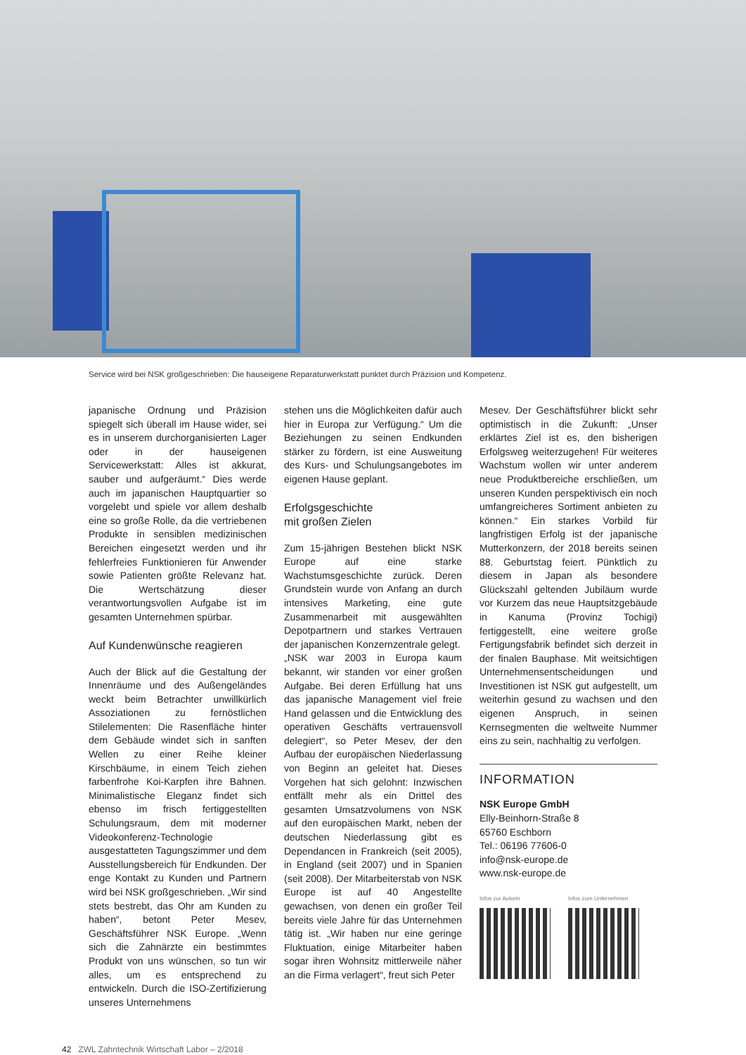Service wird bei NSK großgeschrieben: Die hauseigene Reparaturwerkstatt punktet durch Präzision und Kompetenz.
japanische Ordnung und Präzision spiegelt sich überall im Hause wider, sei es in unserem durchorganisierten Lager oder in der hauseigenen Servicewerkstatt: Alles ist akkurat, sauber und aufgeräumt.“ Dies werde auch im japanischen Hauptquartier so vorgelebt und spiele vor allem deshalb eine so große Rolle, da die vertriebenen Produkte in sensiblen medizinischen Bereichen eingesetzt werden und ihr fehlerfreies Funktionieren für Anwender sowie Patienten größte Relevanz hat. Die Wertschätzung dieser verantwortungsvollen Aufgabe ist im gesamten Unternehmen spürbar.
Auf Kundenwünsche reagieren
Auch der Blick auf die Gestaltung der Innenräume und des Außengeländes weckt beim Betrachter unwillkürlich Assoziationen zu fernöstlichen Stilelementen: Die Rasenfläche hinter dem Gebäude windet sich in sanften Wellen zu einer Reihe kleiner Kirschbäume, in einem Teich ziehen farbenfrohe Koi-Karpfen ihre Bahnen. Minimalistische Eleganz findet sich ebenso im frisch fertiggestellten Schulungsraum, dem mit moderner Videokonferenz-Technologie ausgestatteten Tagungszimmer und dem Ausstellungsbereich für Endkunden. Der enge Kontakt zu Kunden und Partnern wird bei NSK großgeschrieben. „Wir sind stets bestrebt, das Ohr am Kunden zu haben“, betont Peter Mesev, Geschäftsführer NSK Europe. „Wenn sich die Zahnärzte ein bestimmtes Produkt von uns wünschen, so tun wir alles, um es entsprechend zu entwickeln. Durch die ISO-Zertifizierung unseres Unternehmens
stehen uns die Möglichkeiten dafür auch hier in Europa zur Verfügung.“ Um die Beziehungen zu seinen Endkunden stärker zu fördern, ist eine Ausweitung des Kurs- und Schulungsangebotes im eigenen Hause geplant.
Erfolgsgeschichte
mit großen Zielen
Zum 15-jährigen Bestehen blickt NSK Europe auf eine starke Wachstumsgeschichte zurück. Deren Grundstein wurde von Anfang an durch intensives Marketing, eine gute Zusammenarbeit mit ausgewählten Depotpartnern und starkes Vertrauen der japanischen Konzernzentrale gelegt.
„NSK war 2003 in Europa kaum bekannt, wir standen vor einer großen Aufgabe. Bei deren Erfüllung hat uns das japanische Management viel freie Hand gelassen und die Entwicklung des operativen Geschäfts vertrauensvoll delegiert“, so Peter Mesev, der den Aufbau der europäischen Niederlassung von Beginn an geleitet hat. Dieses Vorgehen hat sich gelohnt: Inzwischen entfällt mehr als ein Drittel des gesamten Umsatzvolumens von NSK auf den europäischen Markt, neben der deutschen Niederlassung gibt es Dependancen in Frankreich (seit 2005), in England (seit 2007) und in Spanien (seit 2008). Der Mitarbeiterstab von NSK Europe ist auf 40 Angestellte gewachsen, von denen ein großer Teil bereits viele Jahre für das Unternehmen tätig ist. „Wir haben nur eine geringe Fluktuation, einige Mitarbeiter haben sogar ihren Wohnsitz mittlerweile näher an die Firma verlagert“, freut sich Peter
Mesev. Der Geschäftsführer blickt sehr optimistisch in die Zukunft: „Unser erklärtes Ziel ist es, den bisherigen Erfolgsweg weiterzugehen! Für weiteres Wachstum wollen wir unter anderem neue Produktbereiche erschließen, um unseren Kunden perspektivisch ein noch umfangreicheres Sortiment anbieten zu können.“ Ein starkes Vorbild für langfristigen Erfolg ist der japanische Mutterkonzern, der 2018 bereits seinen 88. Geburtstag feiert. Pünktlich zu diesem in Japan als besondere Glückszahl geltenden Jubiläum wurde vor Kurzem das neue Hauptsitzgebäude in Kanuma (Provinz Tochigi) fertiggestellt, eine weitere große Fertigungsfabrik befindet sich derzeit in der finalen Bauphase. Mit weitsichtigen Unternehmensentscheidungen und Investitionen ist NSK gut aufgestellt, um weiterhin gesund zu wachsen und den eigenen Anspruch, in seinen Kernsegmenten die weltweite Nummer eins zu sein, nachhaltig zu verfolgen.
INFORMATION
NSK Europe GmbH
Elly-Beinhorn-Straße 8
65760 Eschborn
Tel.: 06196 77606-0
info@nsk-europe.de
www.nsk-europe.de
Infos zur Autorin Infos zum Unternehmen
42 ZWL Zahntechnik Wirtschaft Labor – 2/2018